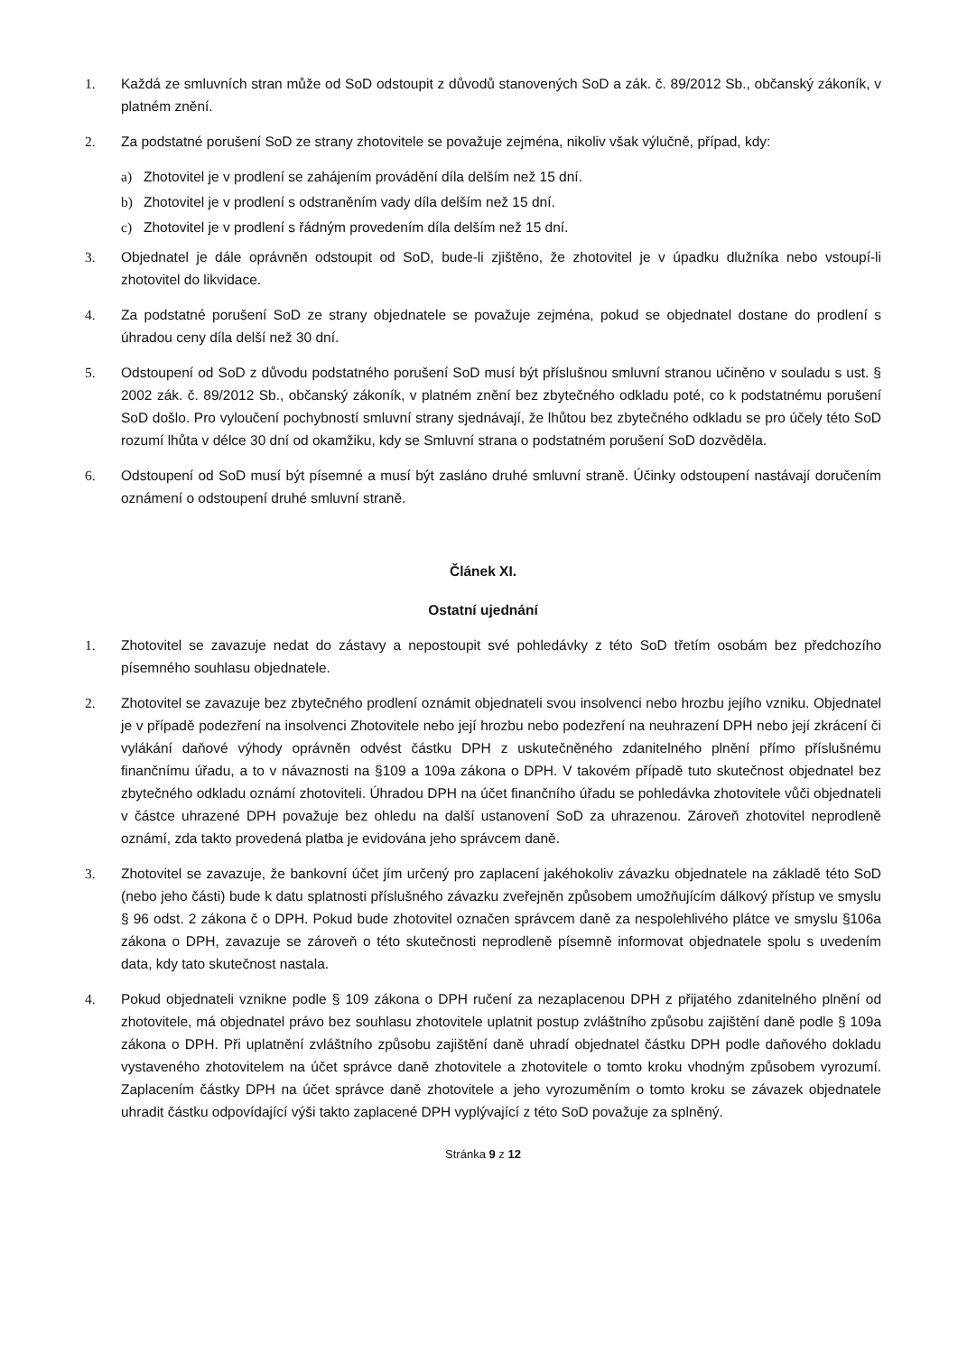1. Každá ze smluvních stran může od SoD odstoupit z důvodů stanovených SoD a zák. č. 89/2012 Sb., občanský zákoník, v platném znění.
2. Za podstatné porušení SoD ze strany zhotovitele se považuje zejména, nikoliv však výlučně, případ, kdy:
a) Zhotovitel je v prodlení se zahájením provádění díla delším než 15 dní.
b) Zhotovitel je v prodlení s odstraněním vady díla delším než 15 dní.
c) Zhotovitel je v prodlení s řádným provedením díla delším než 15 dní.
3. Objednatel je dále oprávněn odstoupit od SoD, bude-li zjištěno, že zhotovitel je v úpadku dlužníka nebo vstoupí-li zhotovitel do likvidace.
4. Za podstatné porušení SoD ze strany objednatele se považuje zejména, pokud se objednatel dostane do prodlení s úhradou ceny díla delší než 30 dní.
5. Odstoupení od SoD z důvodu podstatného porušení SoD musí být příslušnou smluvní stranou učiněno v souladu s ust. § 2002 zák. č. 89/2012 Sb., občanský zákoník, v platném znění bez zbytečného odkladu poté, co k podstatnému porušení SoD došlo. Pro vyloučení pochybností smluvní strany sjednávají, že lhůtou bez zbytečného odkladu se pro účely této SoD rozumí lhůta v délce 30 dní od okamžiku, kdy se Smluvní strana o podstatném porušení SoD dozvěděla.
6. Odstoupení od SoD musí být písemné a musí být zasláno druhé smluvní straně. Účinky odstoupení nastávají doručením oznámení o odstoupení druhé smluvní straně.
Článek XI.
Ostatní ujednání
1. Zhotovitel se zavazuje nedat do zástavy a nepostoupit své pohledávky z této SoD třetím osobám bez předchozího písemného souhlasu objednatele.
2. Zhotovitel se zavazuje bez zbytečného prodlení oznámit objednateli svou insolvenci nebo hrozbu jejího vzniku. Objednatel je v případě podezření na insolvenci Zhotovitele nebo její hrozbu nebo podezření na neuhrazení DPH nebo její zkrácení či vylákání daňové výhody oprávněn odvést částku DPH z uskutečněného zdanitelného plnění přímo příslušnému finančnímu úřadu, a to v návaznosti na §109 a 109a zákona o DPH. V takovém případě tuto skutečnost objednatel bez zbytečného odkladu oznámí zhotoviteli. Úhradou DPH na účet finančního úřadu se pohledávka zhotovitele vůči objednateli v částce uhrazené DPH považuje bez ohledu na další ustanovení SoD za uhrazenou. Zároveň zhotovitel neprodleně oznámí, zda takto provedená platba je evidována jeho správcem daně.
3. Zhotovitel se zavazuje, že bankovní účet jím určený pro zaplacení jakéhokoliv závazku objednatele na základě této SoD (nebo jeho části) bude k datu splatnosti příslušného závazku zveřejněn způsobem umožňujícím dálkový přístup ve smyslu § 96 odst. 2 zákona č o DPH. Pokud bude zhotovitel označen správcem daně za nespolehlivého plátce ve smyslu §106a zákona o DPH, zavazuje se zároveň o této skutečnosti neprodleně písemně informovat objednatele spolu s uvedením data, kdy tato skutečnost nastala.
4. Pokud objednateli vznikne podle § 109 zákona o DPH ručení za nezaplacenou DPH z přijatého zdanitelného plnění od zhotovitele, má objednatel právo bez souhlasu zhotovitele uplatnit postup zvláštního způsobu zajištění daně podle § 109a zákona o DPH. Při uplatnění zvláštního způsobu zajištění daně uhradí objednatel částku DPH podle daňového dokladu vystaveného zhotovitelem na účet správce daně zhotovitele a zhotovitele o tomto kroku vhodným způsobem vyrozumí. Zaplacením částky DPH na účet správce daně zhotovitele a jeho vyrozuměním o tomto kroku se závazek objednatele uhradit částku odpovídající výši takto zaplacené DPH vyplývající z této SoD považuje za splněný.
Stránka 9 z 12